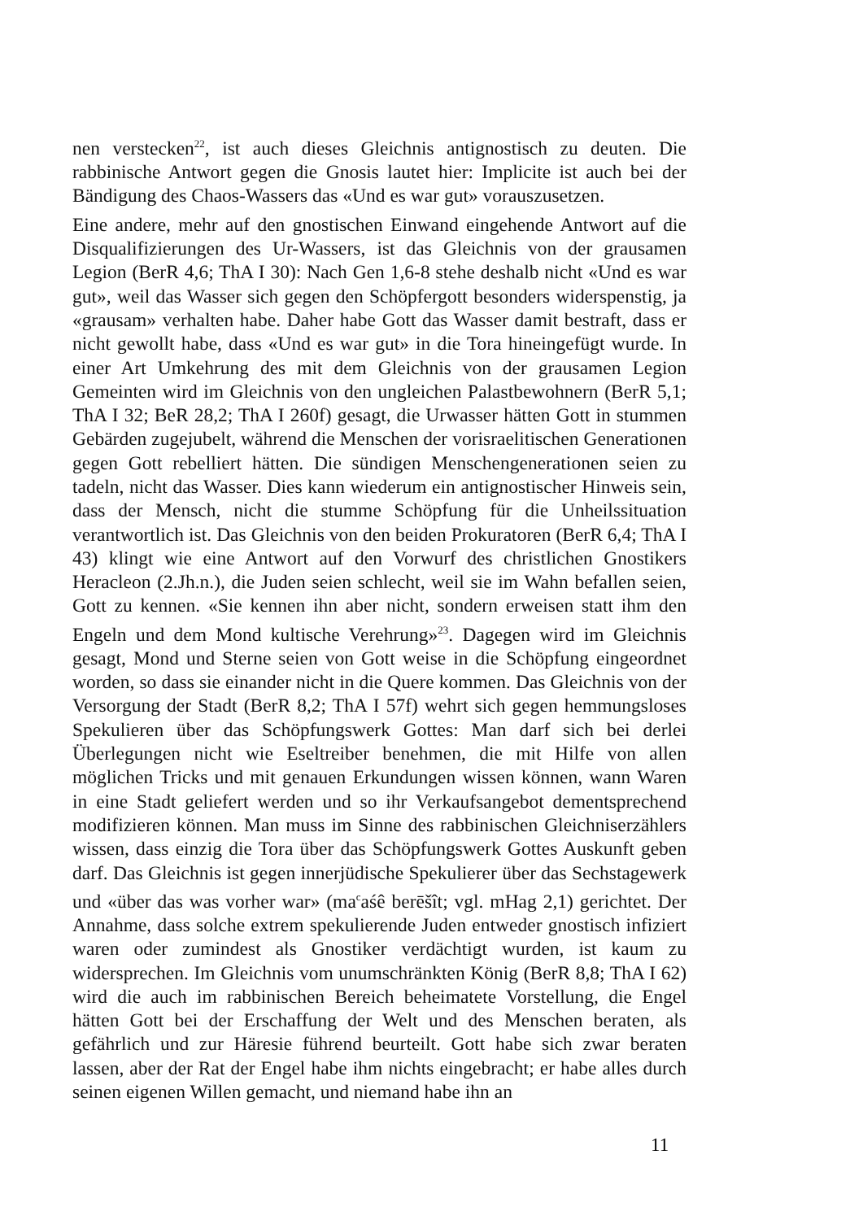nen verstecken<sup>22</sup>, ist auch dieses Gleichnis antignostisch zu deuten. Die rabbinische Antwort gegen die Gnosis lautet hier: Implicite ist auch bei der Bändigung des Chaos-Wassers das «Und es war gut» vorauszusetzen.
Eine andere, mehr auf den gnostischen Einwand eingehende Antwort auf die Disqualifizierungen des Ur-Wassers, ist das Gleichnis von der grausamen Legion (BerR 4,6; ThA I 30): Nach Gen 1,6-8 stehe deshalb nicht «Und es war gut», weil das Wasser sich gegen den Schöpfergott besonders widerspenstig, ja «grausam» verhalten habe. Daher habe Gott das Wasser damit bestraft, dass er nicht gewollt habe, dass «Und es war gut» in die Tora hineingefügt wurde. In einer Art Umkehrung des mit dem Gleichnis von der grausamen Legion Gemeinten wird im Gleichnis von den ungleichen Palastbewohnern (BerR 5,1; ThA I 32; BeR 28,2; ThA I 260f) gesagt, die Urwasser hätten Gott in stummen Gebärden zugejubelt, während die Menschen der vorisraelitischen Generationen gegen Gott rebelliert hätten. Die sündigen Menschengenerationen seien zu tadeln, nicht das Wasser. Dies kann wiederum ein antignostischer Hinweis sein, dass der Mensch, nicht die stumme Schöpfung für die Unheilssituation verantwortlich ist. Das Gleichnis von den beiden Prokuratoren (BerR 6,4; ThA I 43) klingt wie eine Antwort auf den Vorwurf des christlichen Gnostikers Heracleon (2.Jh.n.), die Juden seien schlecht, weil sie im Wahn befallen seien, Gott zu kennen. «Sie kennen ihn aber nicht, sondern erweisen statt ihm den Engeln und dem Mond kultische Verehrung»<sup>23</sup>. Dagegen wird im Gleichnis gesagt, Mond und Sterne seien von Gott weise in die Schöpfung eingeordnet worden, so dass sie einander nicht in die Quere kommen. Das Gleichnis von der Versorgung der Stadt (BerR 8,2; ThA I 57f) wehrt sich gegen hemmungsloses Spekulieren über das Schöpfungswerk Gottes: Man darf sich bei derlei Überlegungen nicht wie Eseltreiber benehmen, die mit Hilfe von allen möglichen Tricks und mit genauen Erkundungen wissen können, wann Waren in eine Stadt geliefert werden und so ihr Verkaufsangebot dementsprechend modifizieren können. Man muss im Sinne des rabbinischen Gleichniserzählers wissen, dass einzig die Tora über das Schöpfungswerk Gottes Auskunft geben darf. Das Gleichnis ist gegen innerjüdische Spekulierer über das Sechstagewerk und «über das was vorher war» (ma<sup>c</sup>aśê berēšît; vgl. mHag 2,1) gerichtet. Der Annahme, dass solche extrem spekulierende Juden entweder gnostisch infiziert waren oder zumindest als Gnostiker verdächtigt wurden, ist kaum zu widersprechen. Im Gleichnis vom unumschränkten König (BerR 8,8; ThA I 62) wird die auch im rabbinischen Bereich beheimatete Vorstellung, die Engel hätten Gott bei der Erschaffung der Welt und des Menschen beraten, als gefährlich und zur Häresie führend beurteilt. Gott habe sich zwar beraten lassen, aber der Rat der Engel habe ihm nichts eingebracht; er habe alles durch seinen eigenen Willen gemacht, und niemand habe ihn an
11